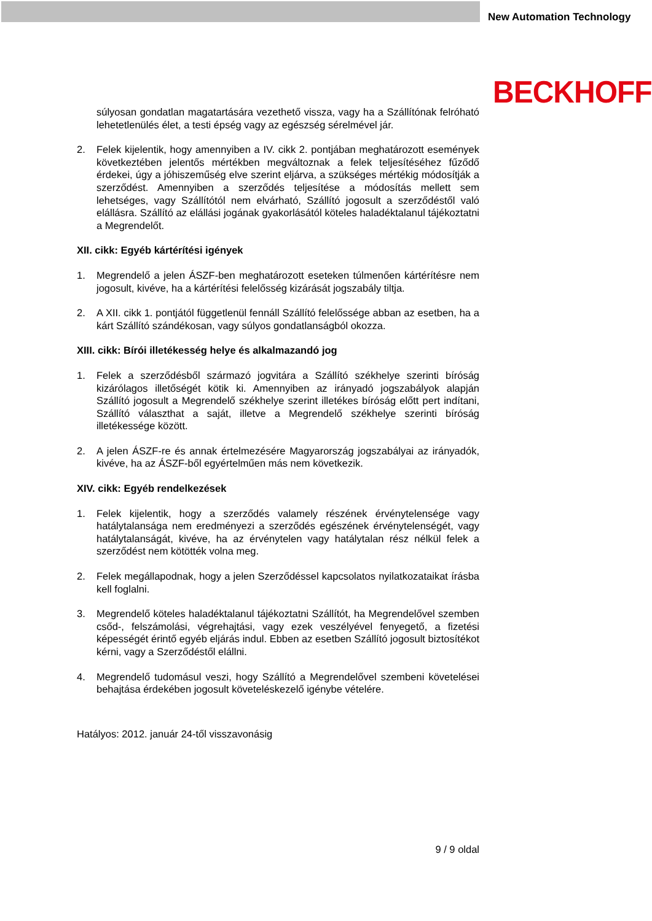New Automation Technology
BECKHOFF
súlyosan gondatlan magatartására vezethető vissza, vagy ha a Szállítónak felróható lehetetlenülés élet, a testi épség vagy az egészség sérelmével jár.
2. Felek kijelentik, hogy amennyiben a IV. cikk 2. pontjában meghatározott események következtében jelentős mértékben megváltoznak a felek teljesítéséhez fűződő érdekei, úgy a jóhiszeműség elve szerint eljárva, a szükséges mértékig módosítják a szerződést. Amennyiben a szerződés teljesítése a módosítás mellett sem lehetséges, vagy Szállítótól nem elvárható, Szállító jogosult a szerződéstől való elállásra. Szállító az elállási jogának gyakorlásától köteles haladéktalanul tájékoztatni a Megrendelőt.
XII. cikk: Egyéb kártérítési igények
1. Megrendelő a jelen ÁSZF-ben meghatározott eseteken túlmenően kártérítésre nem jogosult, kivéve, ha a kártérítési felelősség kizárását jogszabály tiltja.
2. A XII. cikk 1. pontjától függetlenül fennáll Szállító felelőssége abban az esetben, ha a kárt Szállító szándékosan, vagy súlyos gondatlanságból okozza.
XIII. cikk: Bírói illetékesség helye és alkalmazandó jog
1. Felek a szerződésből származó jogvitára a Szállító székhelye szerinti bíróság kizárólagos illetőségét kötik ki. Amennyiben az irányadó jogszabályok alapján Szállító jogosult a Megrendelő székhelye szerint illetékes bíróság előtt pert indítani, Szállító választhat a saját, illetve a Megrendelő székhelye szerinti bíróság illetékessége között.
2. A jelen ÁSZF-re és annak értelmezésére Magyarország jogszabályai az irányadók, kivéve, ha az ÁSZF-ből egyértelműen más nem következik.
XIV. cikk: Egyéb rendelkezések
1. Felek kijelentik, hogy a szerződés valamely részének érvénytelensége vagy hatálytalansága nem eredményezi a szerződés egészének érvénytelenségét, vagy hatálytalanságát, kivéve, ha az érvénytelen vagy hatálytalan rész nélkül felek a szerződést nem kötötték volna meg.
2. Felek megállapodnak, hogy a jelen Szerződéssel kapcsolatos nyilatkozataikat írásba kell foglalni.
3. Megrendelő köteles haladéktalanul tájékoztatni Szállítót, ha Megrendelővel szemben csőd-, felszámolási, végrehajtási, vagy ezek veszélyével fenyegető, a fizetési képességét érintő egyéb eljárás indul. Ebben az esetben Szállító jogosult biztosítékot kérni, vagy a Szerződéstől elállni.
4. Megrendelő tudomásul veszi, hogy Szállító a Megrendelővel szembeni követelései behajtása érdekében jogosult követeléskezelő igénybe vételére.
Hatályos: 2012. január 24-től visszavonásig
9 / 9 oldal